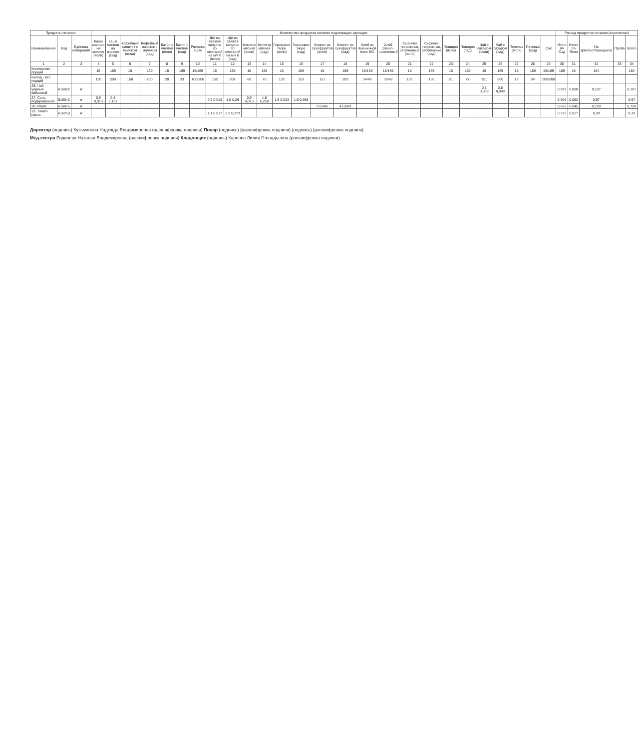| Продукты питания | | | Количество продуктов питания подлежащих закладке | | | | | | | | | | | | | | | | | | | | | | | | | | Расход продуктов питания (количество) | | | | |
| --- | --- | --- | --- | --- | --- | --- | --- | --- | --- | --- | --- | --- | --- | --- | --- | --- | --- | --- | --- | --- | --- | --- | --- | --- | --- | --- | --- | --- | --- | --- | --- | --- | --- |
| Наименование | Код | Единица измерения | Каша манная на молоке (ясли) | Каша манная на молоке (сад) | Кофейный напиток с молоком (ясли) | Кофейный напиток с молоком (сад) | Батон с маслом (ясли) | Батон с маслом (сад) | Ряженка 2,5% | Щи из свежей капусты со сметаной на м/к б (ясли) | Щи из свежей капусты со сметаной на м/к б (сад) | Котлета мясная (ясли) | Котлета мясная (сад) | Гороховое пюре (ясли) | Гороховое пюре (сад) | Компот из сухофруктов (ясли) | Компот из сухофруктов (сад) | Хлеб из пшеничной муки В/С | Хлеб ржано-пшеничный | Сырники творожные, запеченные (ясли) | Сырники творожные, запеченные (сад) | Повидло (ясли) | Повидло (сад) | Чай с сахаром (ясли) | Чай с сахаром (сад) | Печенье (ясли) | Печенье (сад) | Сок | Итого по Сад | Итого по Ясли | На довольствующихся | Проба | Всего |
| 1 | 2 | 3 | 4 | 5 | 6 | 7 | 8 | 9 | 10 | 11 | 12 | 13 | 14 | 15 | 16 | 17 | 18 | 19 | 20 | 21 | 22 | 23 | 24 | 25 | 26 | 27 | 28 | 29 | 30 | 31 | 32 | 33 | 34 |
| Количество порций | | | 15 | 169 | 15 | 169 | 15 | 169 | 15/169 | 15 | 169 | 15 | 169 | 15 | 169 | 15 | 169 | 15/169 | 15/169 | 15 | 169 | 15 | 169 | 15 | 169 | 15 | 169 | 15/169 | 169 | 15 | 184 | | 184 |
| Выход - вес порций | | | 150 | 200 | 150 | 200 | 28 | 33 | 100/100 | 152 | 202 | 60 | 70 | 122 | 153 | 151 | 202 | 34/49 | 39/48 | 130 | 150 | 21 | 27 | 151 | 200 | 12 | 24 | 200/200 | | | | | |
| 26. Чай черный байховый | 616022 | кг | | | | | | | | | | | | | | | | | | | | | | 0,5 0,008 | 0,6 0,099 | | | | 0,099 | 0,008 | 0,107 | | 0,107 |
| 27. Соль йодированная | 616042 | кг | 0,9 0,013 | 0,8 0,131 | | | | | | 0,9 0,013 | 1,5 0,26 | 0,9 0,013 | 1,5 0,259 | 1,5 0,023 | 1,5 0,258 | | | | | | | | | | | | | | 0,908 | 0,062 | 0,97 | | 0,97 |
| 28. Изюм | 616075 | кг | | | | | | | | | | | | | | 3 0,045 | 4 0,683 | | | | | | | | | | | | 0,683 | 0,045 | 0,728 | | 0,728 |
| 29. Томат-паста | 616250 | кг | | | | | | | | 1,1 0,017 | 2,2 0,373 | | | | | | | | | | | | | | | | | | 0,373 | 0,017 | 0,39 | | 0,39 |
Директор (подпись) Кузьминова Надежда Владимировна (расшифровка подписи) Повар (подпись) (расшифровка подписи) (подпись) (расшифровка подписи)
Мед.сестра Родичева Наталья Владимировна (расшифровка подписи) Кладовщик (подпись) Карпова Лилия Геннадьевна (расшифровка подписи)